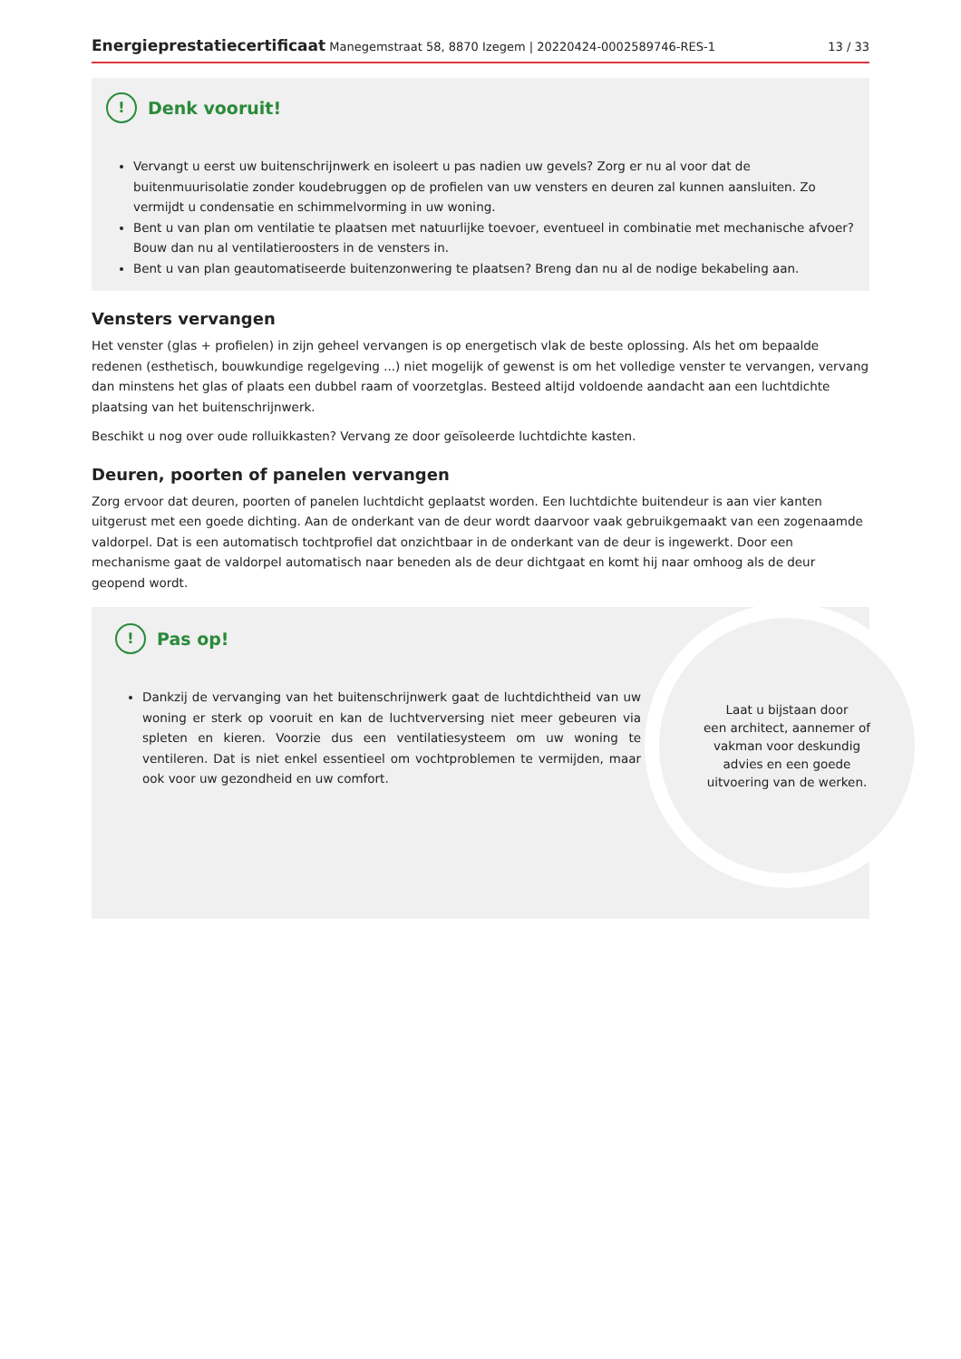Energieprestatiecertificaat Manegemstraat 58, 8870 Izegem | 20220424-0002589746-RES-1
13 / 33
!
Denk vooruit!
Vervangt u eerst uw buitenschrijnwerk en isoleert u pas nadien uw gevels? Zorg er nu al voor dat de buitenmuurisolatie zonder koudebruggen op de profielen van uw vensters en deuren zal kunnen aansluiten. Zo vermijdt u condensatie en schimmelvorming in uw woning.
Bent u van plan om ventilatie te plaatsen met natuurlijke toevoer, eventueel in combinatie met mechanische afvoer? Bouw dan nu al ventilatieroosters in de vensters in.
Bent u van plan geautomatiseerde buitenzonwering te plaatsen? Breng dan nu al de nodige bekabeling aan.
Vensters vervangen
Het venster (glas + profielen) in zijn geheel vervangen is op energetisch vlak de beste oplossing. Als het om bepaalde redenen (esthetisch, bouwkundige regelgeving ...) niet mogelijk of gewenst is om het volledige venster te vervangen, vervang dan minstens het glas of plaats een dubbel raam of voorzetglas. Besteed altijd voldoende aandacht aan een luchtdichte plaatsing van het buitenschrijnwerk.
Beschikt u nog over oude rolluikkasten? Vervang ze door geïsoleerde luchtdichte kasten.
Deuren, poorten of panelen vervangen
Zorg ervoor dat deuren, poorten of panelen luchtdicht geplaatst worden. Een luchtdichte buitendeur is aan vier kanten uitgerust met een goede dichting. Aan de onderkant van de deur wordt daarvoor vaak gebruikgemaakt van een zogenaamde valdorpel. Dat is een automatisch tochtprofiel dat onzichtbaar in de onderkant van de deur is ingewerkt. Door een mechanisme gaat de valdorpel automatisch naar beneden als de deur dichtgaat en komt hij naar omhoog als de deur geopend wordt.
!
Pas op!
Dankzij de vervanging van het buitenschrijnwerk gaat de luchtdichtheid van uw woning er sterk op vooruit en kan de luchtverversing niet meer gebeuren via spleten en kieren. Voorzie dus een ventilatiesysteem om uw woning te ventileren. Dat is niet enkel essentieel om vochtproblemen te vermijden, maar ook voor uw gezondheid en uw comfort.
Laat u bijstaan door
een architect, aannemer of
vakman voor deskundig
advies en een goede
uitvoering van de werken.